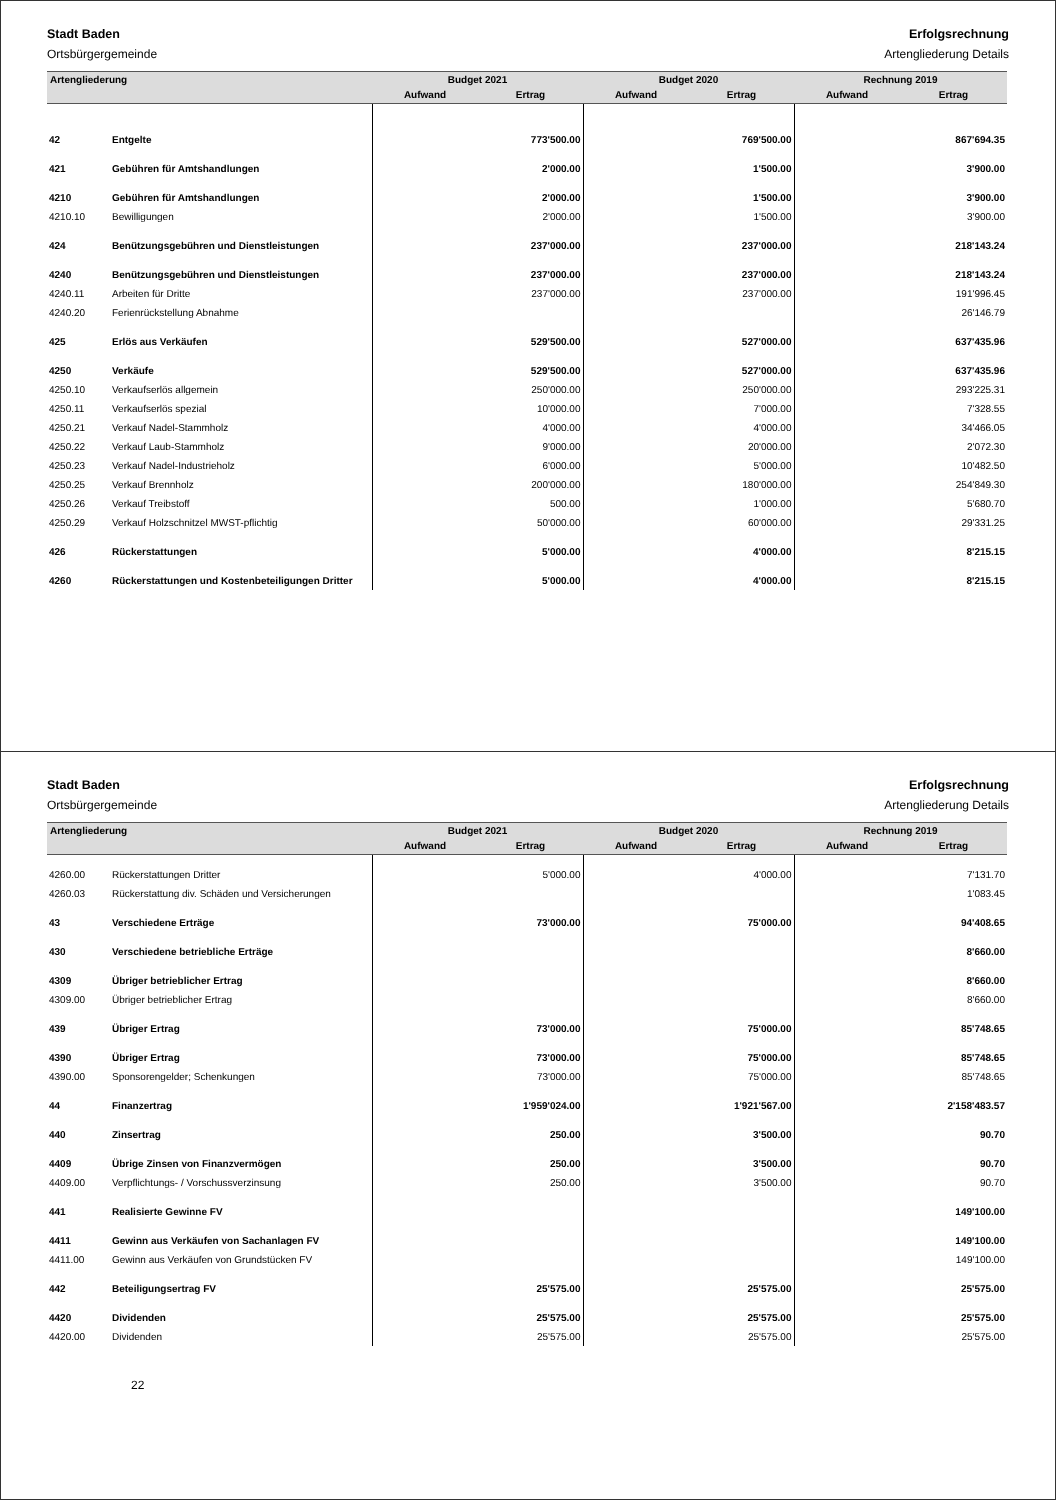Stadt Baden
Ortsbürgergemeinde
Erfolgsrechnung
Artengliederung Details
| Artengliederung | | Budget 2021 | | Budget 2020 | | Rechnung 2019 | |
| --- | --- | --- | --- | --- | --- | --- | --- |
| | | Aufwand | Ertrag | Aufwand | Ertrag | Aufwand | Ertrag |
| 42 | Entgelte | | 773'500.00 | | 769'500.00 | | 867'694.35 |
| 421 | Gebühren für Amtshandlungen | | 2'000.00 | | 1'500.00 | | 3'900.00 |
| 4210 | Gebühren für Amtshandlungen | | 2'000.00 | | 1'500.00 | | 3'900.00 |
| 4210.10 | Bewilligungen | | 2'000.00 | | 1'500.00 | | 3'900.00 |
| 424 | Benützungsgebühren und Dienstleistungen | | 237'000.00 | | 237'000.00 | | 218'143.24 |
| 4240 | Benützungsgebühren und Dienstleistungen | | 237'000.00 | | 237'000.00 | | 218'143.24 |
| 4240.11 | Arbeiten für Dritte | | 237'000.00 | | 237'000.00 | | 191'996.45 |
| 4240.20 | Ferienrückstellung Abnahme | | | | | | 26'146.79 |
| 425 | Erlös aus Verkäufen | | 529'500.00 | | 527'000.00 | | 637'435.96 |
| 4250 | Verkäufe | | 529'500.00 | | 527'000.00 | | 637'435.96 |
| 4250.10 | Verkaufserlös allgemein | | 250'000.00 | | 250'000.00 | | 293'225.31 |
| 4250.11 | Verkaufserlös spezial | | 10'000.00 | | 7'000.00 | | 7'328.55 |
| 4250.21 | Verkauf Nadel-Stammholz | | 4'000.00 | | 4'000.00 | | 34'466.05 |
| 4250.22 | Verkauf Laub-Stammholz | | 9'000.00 | | 20'000.00 | | 2'072.30 |
| 4250.23 | Verkauf Nadel-Industrieholz | | 6'000.00 | | 5'000.00 | | 10'482.50 |
| 4250.25 | Verkauf Brennholz | | 200'000.00 | | 180'000.00 | | 254'849.30 |
| 4250.26 | Verkauf Treibstoff | | 500.00 | | 1'000.00 | | 5'680.70 |
| 4250.29 | Verkauf Holzschnitzel MWST-pflichtig | | 50'000.00 | | 60'000.00 | | 29'331.25 |
| 426 | Rückerstattungen | | 5'000.00 | | 4'000.00 | | 8'215.15 |
| 4260 | Rückerstattungen und Kostenbeteiligungen Dritter | | 5'000.00 | | 4'000.00 | | 8'215.15 |
Stadt Baden
Ortsbürgergemeinde
Erfolgsrechnung
Artengliederung Details
| Artengliederung | | Budget 2021 | | Budget 2020 | | Rechnung 2019 | |
| --- | --- | --- | --- | --- | --- | --- | --- |
| | | Aufwand | Ertrag | Aufwand | Ertrag | Aufwand | Ertrag |
| 4260.00 | Rückerstattungen Dritter | | 5'000.00 | | 4'000.00 | | 7'131.70 |
| 4260.03 | Rückerstattung div. Schäden und Versicherungen | | | | | | 1'083.45 |
| 43 | Verschiedene Erträge | | 73'000.00 | | 75'000.00 | | 94'408.65 |
| 430 | Verschiedene betriebliche Erträge | | | | | | 8'660.00 |
| 4309 | Übriger betrieblicher Ertrag | | | | | | 8'660.00 |
| 4309.00 | Übriger betrieblicher Ertrag | | | | | | 8'660.00 |
| 439 | Übriger Ertrag | | 73'000.00 | | 75'000.00 | | 85'748.65 |
| 4390 | Übriger Ertrag | | 73'000.00 | | 75'000.00 | | 85'748.65 |
| 4390.00 | Sponsorengelder; Schenkungen | | 73'000.00 | | 75'000.00 | | 85'748.65 |
| 44 | Finanzertrag | | 1'959'024.00 | | 1'921'567.00 | | 2'158'483.57 |
| 440 | Zinsertrag | | 250.00 | | 3'500.00 | | 90.70 |
| 4409 | Übrige Zinsen von Finanzvermögen | | 250.00 | | 3'500.00 | | 90.70 |
| 4409.00 | Verpflichtungs- / Vorschussverzinsung | | 250.00 | | 3'500.00 | | 90.70 |
| 441 | Realisierte Gewinne FV | | | | | | 149'100.00 |
| 4411 | Gewinn aus Verkäufen von Sachanlagen FV | | | | | | 149'100.00 |
| 4411.00 | Gewinn aus Verkäufen von Grundstücken FV | | | | | | 149'100.00 |
| 442 | Beteiligungsertrag FV | | 25'575.00 | | 25'575.00 | | 25'575.00 |
| 4420 | Dividenden | | 25'575.00 | | 25'575.00 | | 25'575.00 |
| 4420.00 | Dividenden | | 25'575.00 | | 25'575.00 | | 25'575.00 |
22